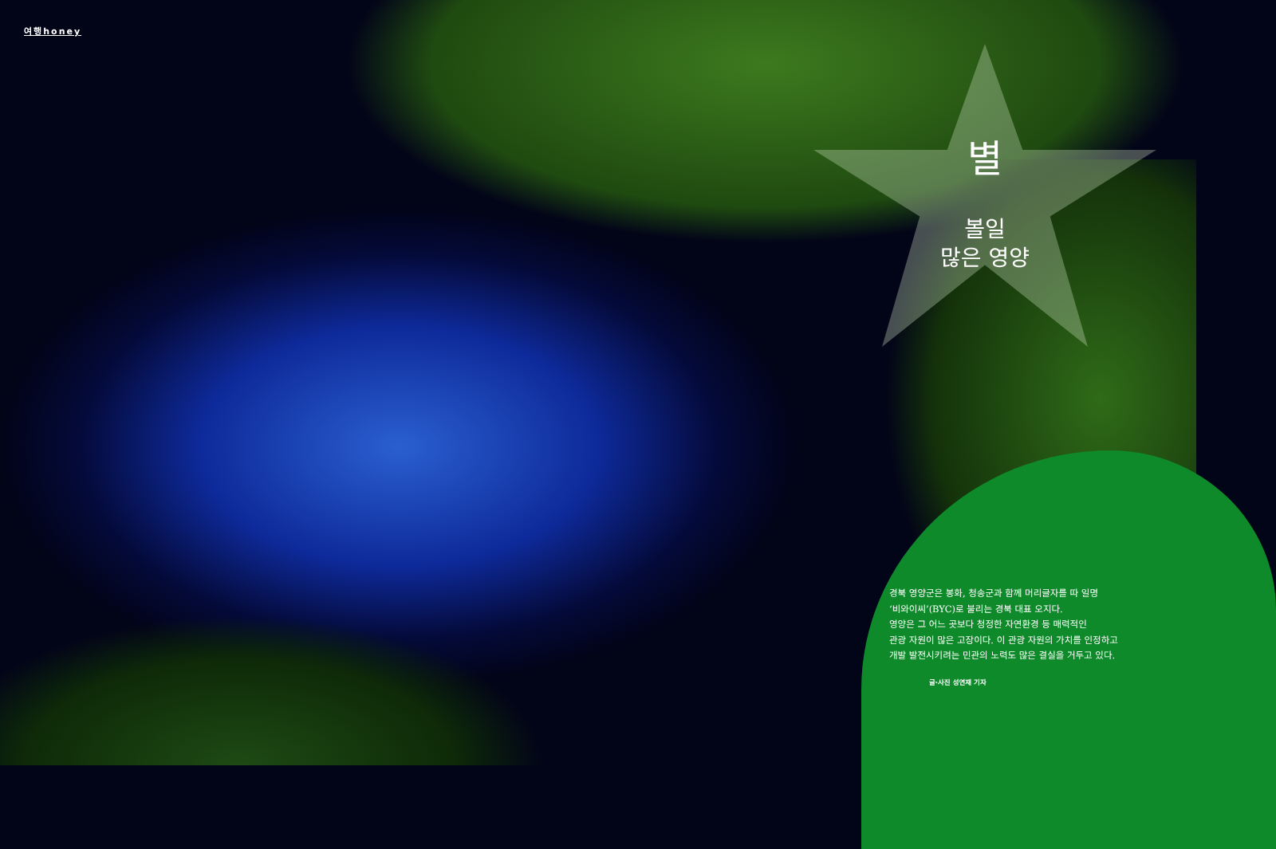여행honey
별
볼일
많은 영양
경북 영양군은 봉화, 청송군과 함께 머리글자를 따 일명
‘비와이씨’(BYC)로 불리는 경북 대표 오지다.
영양은 그 어느 곳보다 청정한 자연환경 등 매력적인
관광 자원이 많은 고장이다. 이 관광 자원의 가치를 인정하고
개발 발전시키려는 민관의 노력도 많은 결실을 거두고 있다.
글·사진 성연재 기자